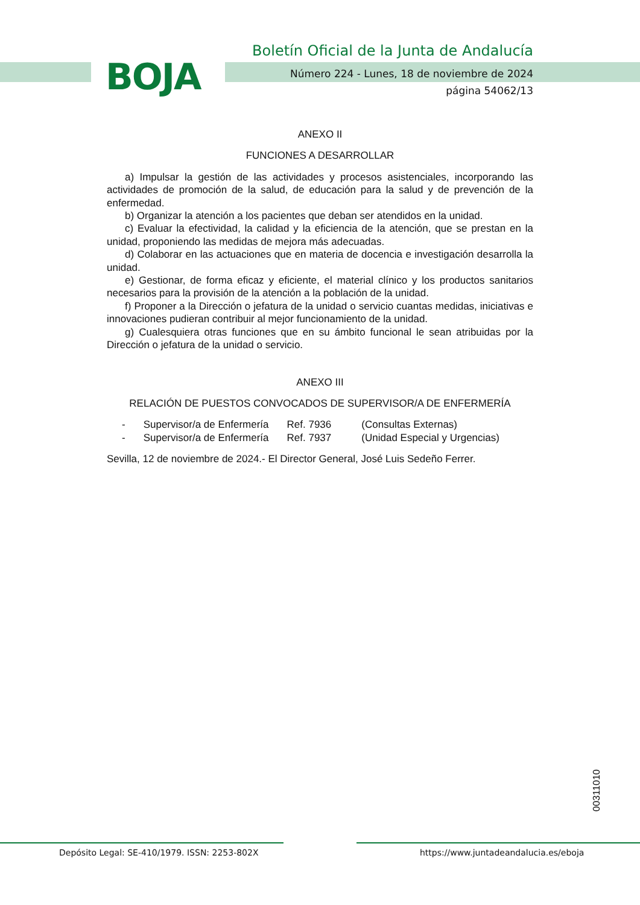BOJA
Boletín Oficial de la Junta de Andalucía
Número 224 - Lunes, 18 de noviembre de 2024
página 54062/13
ANEXO II
FUNCIONES A DESARROLLAR
a) Impulsar la gestión de las actividades y procesos asistenciales, incorporando las actividades de promoción de la salud, de educación para la salud y de prevención de la enfermedad.
b) Organizar la atención a los pacientes que deban ser atendidos en la unidad.
c) Evaluar la efectividad, la calidad y la eficiencia de la atención, que se prestan en la unidad, proponiendo las medidas de mejora más adecuadas.
d) Colaborar en las actuaciones que en materia de docencia e investigación desarrolla la unidad.
e) Gestionar, de forma eficaz y eficiente, el material clínico y los productos sanitarios necesarios para la provisión de la atención a la población de la unidad.
f) Proponer a la Dirección o jefatura de la unidad o servicio cuantas medidas, iniciativas e innovaciones pudieran contribuir al mejor funcionamiento de la unidad.
g) Cualesquiera otras funciones que en su ámbito funcional le sean atribuidas por la Dirección o jefatura de la unidad o servicio.
ANEXO III
RELACIÓN DE PUESTOS CONVOCADOS DE SUPERVISOR/A DE ENFERMERÍA
| - | Supervisor/a de Enfermería | Ref. 7936 | (Consultas Externas) |
| - | Supervisor/a de Enfermería | Ref. 7937 | (Unidad Especial y Urgencias) |
Sevilla, 12 de noviembre de 2024.- El Director General, José Luis Sedeño Ferrer.
00311010
Depósito Legal: SE-410/1979. ISSN: 2253-802X
https://www.juntadeandalucia.es/eboja